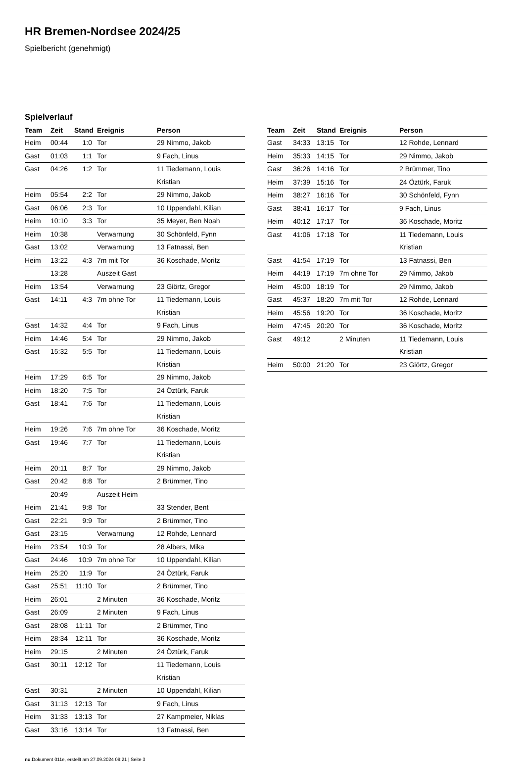HR Bremen-Nordsee 2024/25
Spielbericht (genehmigt)
Spielverlauf
| Team | Zeit | Stand | Ereignis | Person |
| --- | --- | --- | --- | --- |
| Heim | 00:44 | 1:0 | Tor | 29 Nimmo, Jakob |
| Gast | 01:03 | 1:1 | Tor | 9 Fach, Linus |
| Gast | 04:26 | 1:2 | Tor | 11 Tiedemann, Louis Kristian |
| Heim | 05:54 | 2:2 | Tor | 29 Nimmo, Jakob |
| Gast | 06:06 | 2:3 | Tor | 10 Uppendahl, Kilian |
| Heim | 10:10 | 3:3 | Tor | 35 Meyer, Ben Noah |
| Heim | 10:38 | | Verwarnung | 30 Schönfeld, Fynn |
| Gast | 13:02 | | Verwarnung | 13 Fatnassi, Ben |
| Heim | 13:22 | 4:3 | 7m mit Tor | 36 Koschade, Moritz |
| | 13:28 | | Auszeit Gast | |
| Heim | 13:54 | | Verwarnung | 23 Giörtz, Gregor |
| Gast | 14:11 | 4:3 | 7m ohne Tor | 11 Tiedemann, Louis Kristian |
| Gast | 14:32 | 4:4 | Tor | 9 Fach, Linus |
| Heim | 14:46 | 5:4 | Tor | 29 Nimmo, Jakob |
| Gast | 15:32 | 5:5 | Tor | 11 Tiedemann, Louis Kristian |
| Heim | 17:29 | 6:5 | Tor | 29 Nimmo, Jakob |
| Heim | 18:20 | 7:5 | Tor | 24 Öztürk, Faruk |
| Gast | 18:41 | 7:6 | Tor | 11 Tiedemann, Louis Kristian |
| Heim | 19:26 | 7:6 | 7m ohne Tor | 36 Koschade, Moritz |
| Gast | 19:46 | 7:7 | Tor | 11 Tiedemann, Louis Kristian |
| Heim | 20:11 | 8:7 | Tor | 29 Nimmo, Jakob |
| Gast | 20:42 | 8:8 | Tor | 2 Brümmer, Tino |
| | 20:49 | | Auszeit Heim | |
| Heim | 21:41 | 9:8 | Tor | 33 Stender, Bent |
| Gast | 22:21 | 9:9 | Tor | 2 Brümmer, Tino |
| Gast | 23:15 | | Verwarnung | 12 Rohde, Lennard |
| Heim | 23:54 | 10:9 | Tor | 28 Albers, Mika |
| Gast | 24:46 | 10:9 | 7m ohne Tor | 10 Uppendahl, Kilian |
| Heim | 25:20 | 11:9 | Tor | 24 Öztürk, Faruk |
| Gast | 25:51 | 11:10 | Tor | 2 Brümmer, Tino |
| Heim | 26:01 | | 2 Minuten | 36 Koschade, Moritz |
| Gast | 26:09 | | 2 Minuten | 9 Fach, Linus |
| Gast | 28:08 | 11:11 | Tor | 2 Brümmer, Tino |
| Heim | 28:34 | 12:11 | Tor | 36 Koschade, Moritz |
| Heim | 29:15 | | 2 Minuten | 24 Öztürk, Faruk |
| Gast | 30:11 | 12:12 | Tor | 11 Tiedemann, Louis Kristian |
| Gast | 30:31 | | 2 Minuten | 10 Uppendahl, Kilian |
| Gast | 31:13 | 12:13 | Tor | 9 Fach, Linus |
| Heim | 31:33 | 13:13 | Tor | 27 Kampmeier, Niklas |
| Gast | 33:16 | 13:14 | Tor | 13 Fatnassi, Ben |
| Team | Zeit | Stand | Ereignis | Person |
| --- | --- | --- | --- | --- |
| Gast | 34:33 | 13:15 | Tor | 12 Rohde, Lennard |
| Heim | 35:33 | 14:15 | Tor | 29 Nimmo, Jakob |
| Gast | 36:26 | 14:16 | Tor | 2 Brümmer, Tino |
| Heim | 37:39 | 15:16 | Tor | 24 Öztürk, Faruk |
| Heim | 38:27 | 16:16 | Tor | 30 Schönfeld, Fynn |
| Gast | 38:41 | 16:17 | Tor | 9 Fach, Linus |
| Heim | 40:12 | 17:17 | Tor | 36 Koschade, Moritz |
| Gast | 41:06 | 17:18 | Tor | 11 Tiedemann, Louis Kristian |
| Gast | 41:54 | 17:19 | Tor | 13 Fatnassi, Ben |
| Heim | 44:19 | 17:19 | 7m ohne Tor | 29 Nimmo, Jakob |
| Heim | 45:00 | 18:19 | Tor | 29 Nimmo, Jakob |
| Gast | 45:37 | 18:20 | 7m mit Tor | 12 Rohde, Lennard |
| Heim | 45:56 | 19:20 | Tor | 36 Koschade, Moritz |
| Heim | 47:45 | 20:20 | Tor | 36 Koschade, Moritz |
| Gast | 49:12 | | 2 Minuten | 11 Tiedemann, Louis Kristian |
| Heim | 50:00 | 21:20 | Tor | 23 Giörtz, Gregor |
nu.Dokument 011e, erstellt am 27.09.2024 09:21 | Seite 3